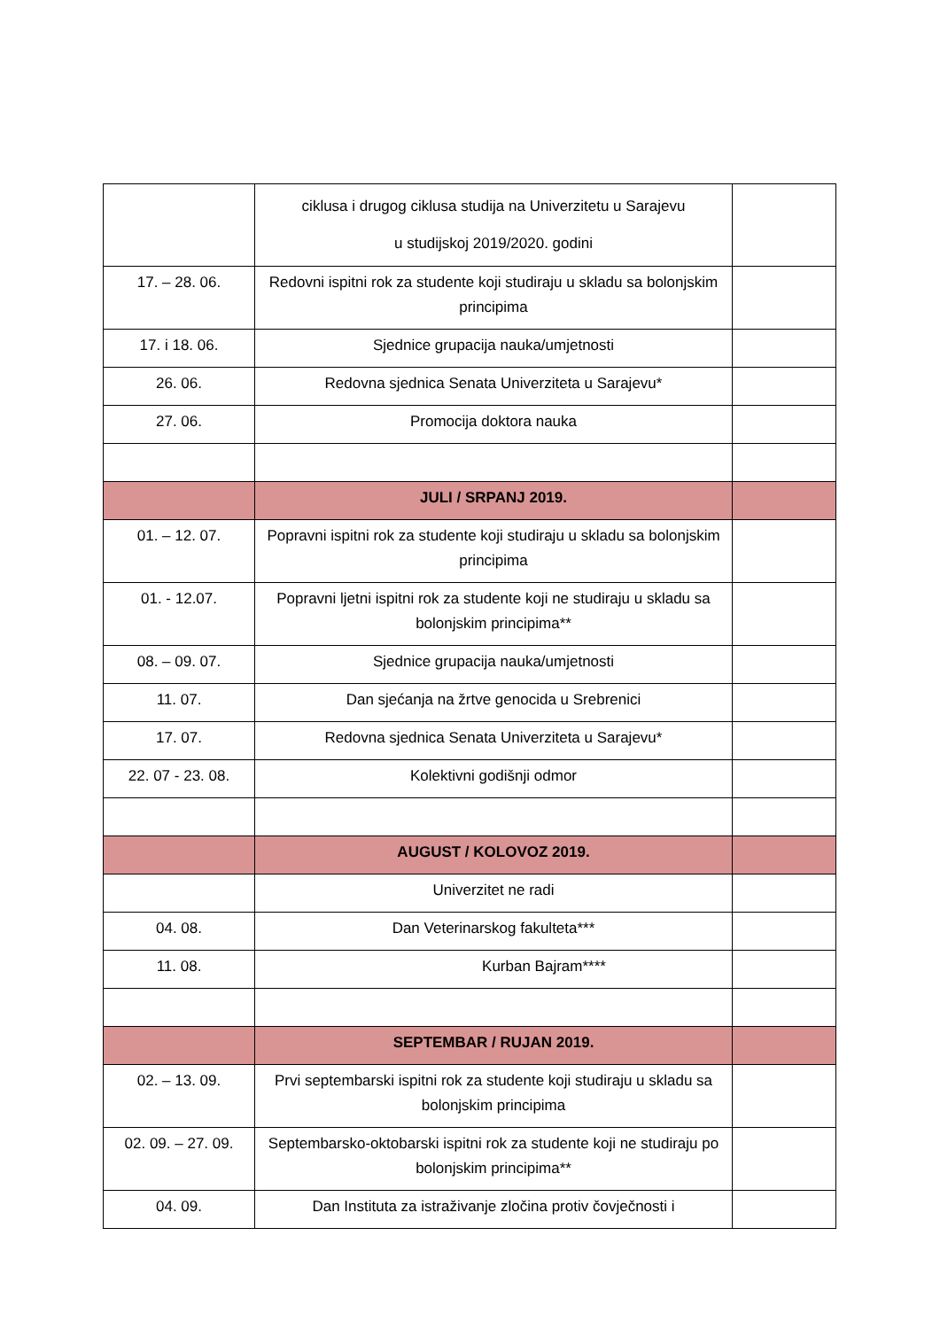| | ciklusa i drugog ciklusa studija na Univerzitetu u Sarajevu u studijskoj 2019/2020. godini | |
| 17. – 28. 06. | Redovni ispitni rok za studente koji studiraju u skladu sa bolonjskim principima | |
| 17. i 18. 06. | Sjednice grupacija nauka/umjetnosti | |
| 26. 06. | Redovna sjednica Senata Univerziteta u Sarajevu* | |
| 27. 06. | Promocija doktora nauka | |
| | JULI / SRPANJ 2019. | |
| 01. – 12. 07. | Popravni ispitni rok za studente koji studiraju u skladu sa bolonjskim principima | |
| 01. - 12.07. | Popravni ljetni ispitni rok za studente koji ne studiraju u skladu sa bolonjskim principima** | |
| 08. – 09. 07. | Sjednice grupacija nauka/umjetnosti | |
| 11. 07. | Dan sjećanja na žrtve genocida u Srebrenici | |
| 17. 07. | Redovna sjednica Senata Univerziteta u Sarajevu* | |
| 22. 07 - 23. 08. | Kolektivni godišnji odmor | |
| | AUGUST / KOLOVOZ 2019. | |
| | Univerzitet ne radi | |
| 04. 08. | Dan Veterinarskog fakulteta*** | |
| 11. 08. | Kurban Bajram**** | |
| | SEPTEMBAR / RUJAN 2019. | |
| 02. – 13. 09. | Prvi septembarski ispitni rok za studente koji studiraju u skladu sa bolonjskim principima | |
| 02. 09. – 27. 09. | Septembarsko-oktobarski ispitni rok za studente koji ne studiraju po bolonjskim principima** | |
| 04. 09. | Dan Instituta za istraživanje zločina protiv čovječnosti i | |